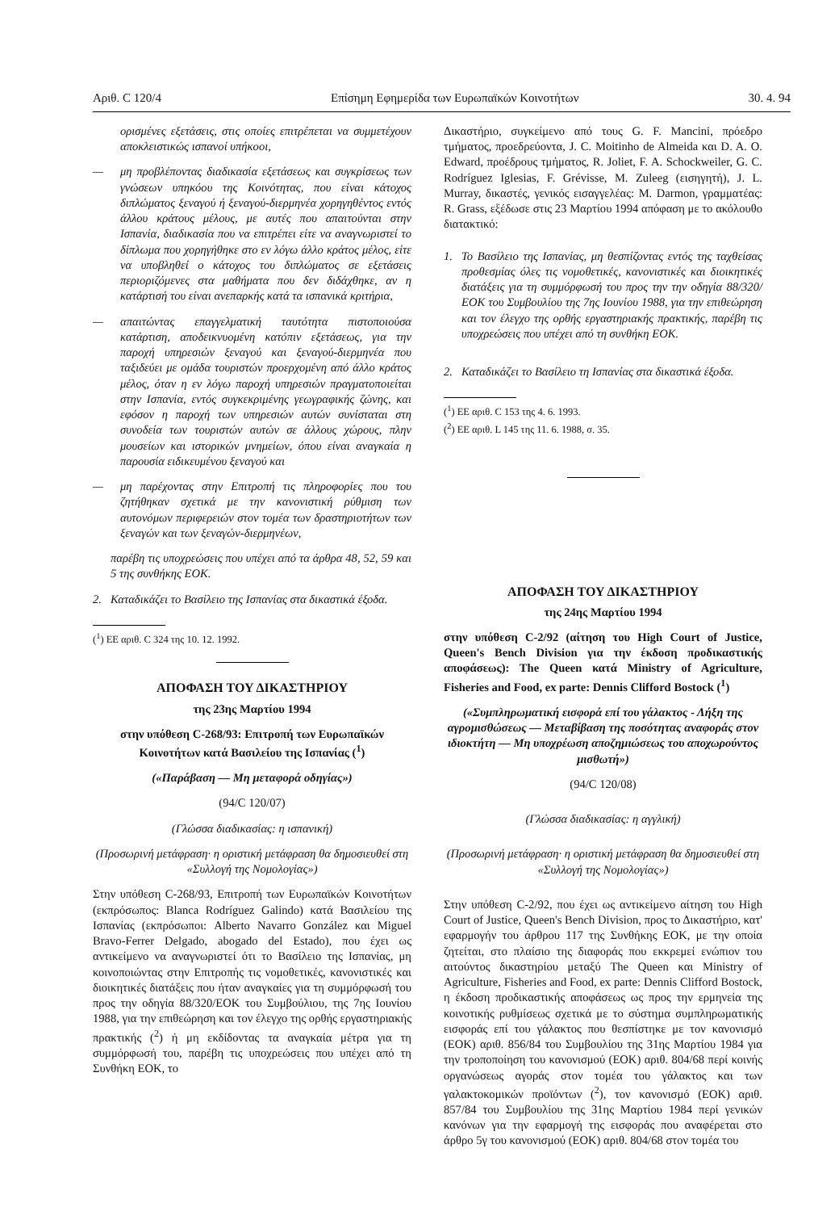Αριθ. C 120/4 Επίσημη Εφημερίδα των Ευρωπαϊκών Κοινοτήτων 30. 4. 94
ορισμένες εξετάσεις, στις οποίες επιτρέπεται να συμμετέχουν αποκλειστικώς ισπανοί υπήκοοι,
— μη προβλέποντας διαδικασία εξετάσεως και συγκρίσεως των γνώσεων υπηκόου της Κοινότητας, που είναι κάτοχος διπλώματος ξεναγού ή ξεναγού-διερμηνέα χορηγηθέντος εντός άλλου κράτους μέλους, με αυτές που απαιτούνται στην Ισπανία, διαδικασία που να επιτρέπει είτε να αναγνωριστεί το δίπλωμα που χορηγήθηκε στο εν λόγω άλλο κράτος μέλος, είτε να υποβληθεί ο κάτοχος του διπλώματος σε εξετάσεις περιοριζόμενες στα μαθήματα που δεν διδάχθηκε, αν η κατάρτισή του είναι ανεπαρκής κατά τα ισπανικά κριτήρια,
— απαιτώντας επαγγελματική ταυτότητα πιστοποιούσα κατάρτιση, αποδεικνυομένη κατόπιν εξετάσεως, για την παροχή υπηρεσιών ξεναγού και ξεναγού-διερμηνέα που ταξιδεύει με ομάδα τουριστών προερχομένη από άλλο κράτος μέλος, όταν η εν λόγω παροχή υπηρεσιών πραγματοποιείται στην Ισπανία, εντός συγκεκριμένης γεωγραφικής ζώνης, και εφόσον η παροχή των υπηρεσιών αυτών συνίσταται στη συνοδεία των τουριστών αυτών σε άλλους χώρους, πλην μουσείων και ιστορικών μνημείων, όπου είναι αναγκαία η παρουσία ειδικευμένου ξεναγού και
— μη παρέχοντας στην Επιτροπή τις πληροφορίες που του ζητήθηκαν σχετικά με την κανονιστική ρύθμιση των αυτονόμων περιφερειών στον τομέα των δραστηριοτήτων των ξεναγών και των ξεναγών-διερμηνέων,
παρέβη τις υποχρεώσεις που υπέχει από τα άρθρα 48, 52, 59 και 5 της συνθήκης ΕΟΚ.
2. Καταδικάζει το Βασίλειο της Ισπανίας στα δικαστικά έξοδα.
(<sup>1</sup>) ΕΕ αριθ. C 324 της 10. 12. 1992.
ΑΠΟΦΑΣΗ ΤΟΥ ΔΙΚΑΣΤΗΡΙΟΥ
της 23ης Μαρτίου 1994
στην υπόθεση C-268/93: Επιτροπή των Ευρωπαϊκών Κοινοτήτων κατά Βασιλείου της Ισπανίας (<sup>1</sup>)
(«Παράβαση — Μη μεταφορά οδηγίας»)
(94/C 120/07)
(Γλώσσα διαδικασίας: η ισπανική)
(Προσωρινή μετάφραση· η οριστική μετάφραση θα δημοσιευθεί στη «Συλλογή της Νομολογίας»)
Στην υπόθεση C-268/93, Επιτροπή των Ευρωπαϊκών Κοινοτήτων (εκπρόσωπος: Blanca Rodríguez Galindo) κατά Βασιλείου της Ισπανίας (εκπρόσωποι: Alberto Navarro González και Miguel Bravo-Ferrer Delgado, abogado del Estado), που έχει ως αντικείμενο να αναγνωριστεί ότι το Βασίλειο της Ισπανίας, μη κοινοποιώντας στην Επιτροπής τις νομοθετικές, κανονιστικές και διοικητικές διατάξεις που ήταν αναγκαίες για τη συμμόρφωσή του προς την οδηγία 88/320/ΕΟΚ του Συμβούλιου, της 7ης Ιουνίου 1988, για την επιθεώρηση και τον έλεγχο της ορθής εργαστηριακής πρακτικής (<sup>2</sup>) ή μη εκδίδοντας τα αναγκαία μέτρα για τη συμμόρφωσή του, παρέβη τις υποχρεώσεις που υπέχει από τη Συνθήκη ΕΟΚ, το
Δικαστήριο, συγκείμενο από τους G. F. Mancini, πρόεδρο τμήματος, προεδρεύοντα, J. C. Moitinho de Almeida και D. A. O. Edward, προέδρους τμήματος, R. Joliet, F. A. Schockweiler, G. C. Rodríguez Iglesias, F. Grévisse, M. Zuleeg (εισηγητή), J. L. Murray, δικαστές, γενικός εισαγγελέας: M. Darmon, γραμματέας: R. Grass, εξέδωσε στις 23 Μαρτίου 1994 απόφαση με το ακόλουθο διατακτικό:
1. Το Βασίλειο της Ισπανίας, μη θεσπίζοντας εντός της ταχθείσας προθεσμίας όλες τις νομοθετικές, κανονιστικές και διοικητικές διατάξεις για τη συμμόρφωσή του προς την την οδηγία 88/320/ΕΟΚ του Συμβουλίου της 7ης Ιουνίου 1988, για την επιθεώρηση και τον έλεγχο της ορθής εργαστηριακής πρακτικής, παρέβη τις υποχρεώσεις που υπέχει από τη συνθήκη ΕΟΚ.
2. Καταδικάζει το Βασίλειο τη Ισπανίας στα δικαστικά έξοδα.
(<sup>1</sup>) ΕΕ αριθ. C 153 της 4. 6. 1993.
(<sup>2</sup>) ΕΕ αριθ. L 145 της 11. 6. 1988, σ. 35.
ΑΠΟΦΑΣΗ ΤΟΥ ΔΙΚΑΣΤΗΡΙΟΥ
της 24ης Μαρτίου 1994
στην υπόθεση C-2/92 (αίτηση του High Court of Justice, Queen's Bench Division για την έκδοση προδικαστικής αποφάσεως): The Queen κατά Ministry of Agriculture, Fisheries and Food, ex parte: Dennis Clifford Bostock (<sup>1</sup>)
(«Συμπληρωματική εισφορά επί του γάλακτος - Λήξη της αγρομισθώσεως — Μεταβίβαση της ποσότητας αναφοράς στον ιδιοκτήτη — Μη υποχρέωση αποζημιώσεως του αποχωρούντος μισθωτή»)
(94/C 120/08)
(Γλώσσα διαδικασίας: η αγγλική)
(Προσωρινή μετάφραση· η οριστική μετάφραση θα δημοσιευθεί στη «Συλλογή της Νομολογίας»)
Στην υπόθεση C-2/92, που έχει ως αντικείμενο αίτηση του High Court of Justice, Queen's Bench Division, προς το Δικαστήριο, κατ' εφαρμογήν του άρθρου 117 της Συνθήκης ΕΟΚ, με την οποία ζητείται, στο πλαίσιο της διαφοράς που εκκρεμεί ενώπιον του αιτούντος δικαστηρίου μεταξύ The Queen και Ministry of Agriculture, Fisheries and Food, ex parte: Dennis Clifford Bostock, η έκδοση προδικαστικής αποφάσεως ως προς την ερμηνεία της κοινοτικής ρυθμίσεως σχετικά με το σύστημα συμπληρωματικής εισφοράς επί του γάλακτος που θεσπίστηκε με τον κανονισμό (ΕΟΚ) αριθ. 856/84 του Συμβουλίου της 31ης Μαρτίου 1984 για την τροποποίηση του κανονισμού (ΕΟΚ) αριθ. 804/68 περί κοινής οργανώσεως αγοράς στον τομέα του γάλακτος και των γαλακτοκομικών προϊόντων (<sup>2</sup>), τον κανονισμό (ΕΟΚ) αριθ. 857/84 του Συμβουλίου της 31ης Μαρτίου 1984 περί γενικών κανόνων για την εφαρμογή της εισφοράς που αναφέρεται στο άρθρο 5γ του κανονισμού (ΕΟΚ) αριθ. 804/68 στον τομέα του